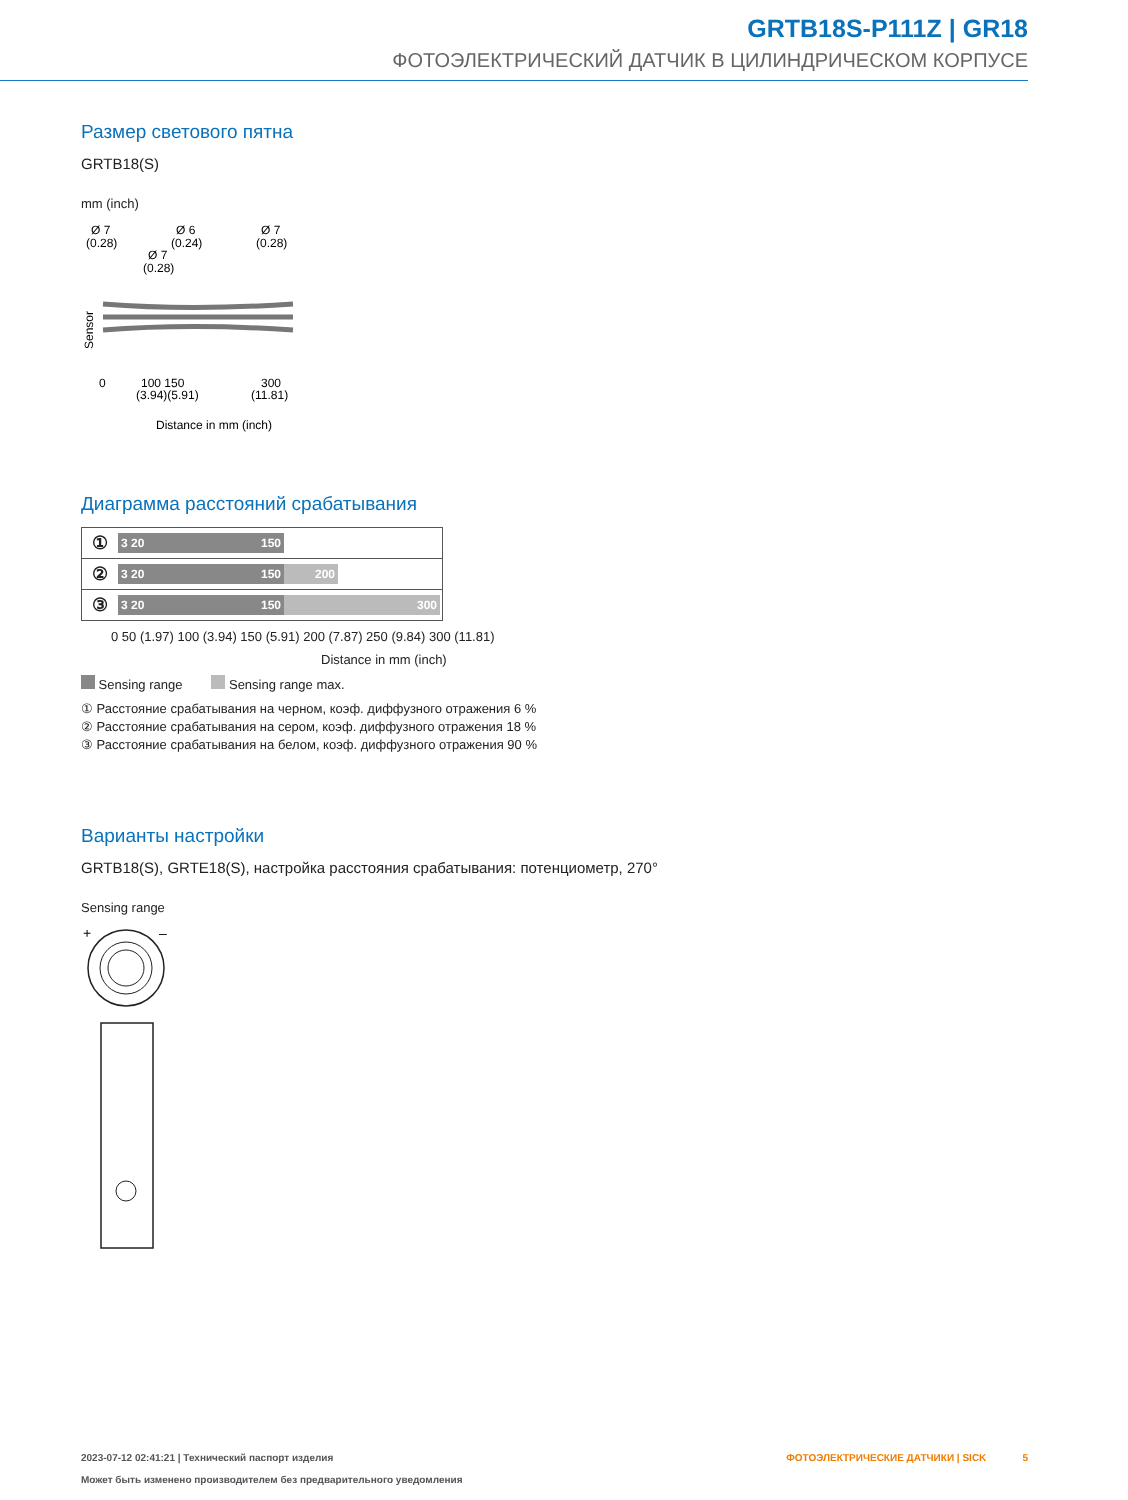GRTB18S-P111Z | GR18
ФОТОЭЛЕКТРИЧЕСКИЙ ДАТЧИК В ЦИЛИНДРИЧЕСКОМ КОРПУСЕ
Размер светового пятна
GRTB18(S)
mm (inch)
Ø 7
(0.28)
Ø 6
(0.24)
Ø 7
(0.28)
Ø 7
(0.28)
Sensor
0
100 150
300
(3.94)(5.91)
(11.81)
Distance in mm (inch)
Диаграмма расстояний срабатывания
① 3 20 150
② 3 20 150 200
③ 3 20 150 300
0 50 (1.97) 100 (3.94) 150 (5.91) 200 (7.87) 250 (9.84) 300 (11.81)
Distance in mm (inch)
Sensing range Sensing range max.
① Расстояние срабатывания на черном, коэф. диффузного отражения 6 %
② Расстояние срабатывания на сером, коэф. диффузного отражения 18 %
③ Расстояние срабатывания на белом, коэф. диффузного отражения 90 %
Варианты настройки
GRTB18(S), GRTE18(S), настройка расстояния срабатывания: потенциометр, 270°
Sensing range
+
–
2023-07-12 02:41:21 | Технический паспорт изделия
Может быть изменено производителем без предварительного уведомления
ФОТОЭЛЕКТРИЧЕСКИЕ ДАТЧИКИ | SICK 5